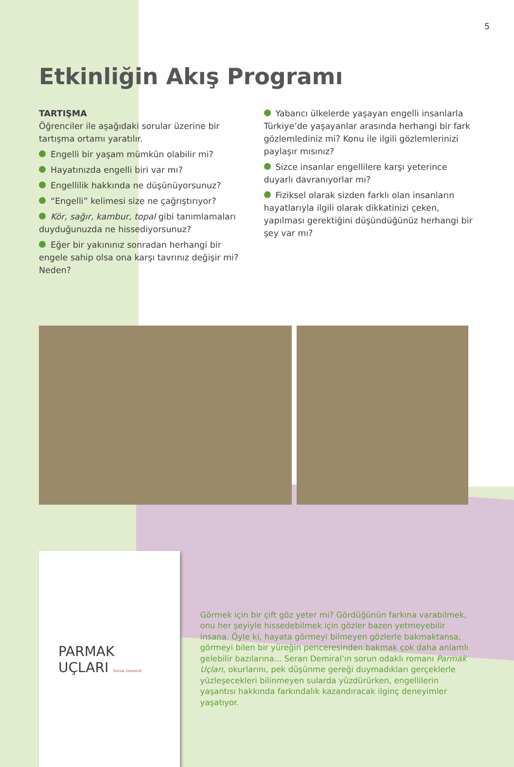5
Etkinliğin Akış Programı
TARTIŞMA
Öğrenciler ile aşağıdaki sorular üzerine bir tartışma ortamı yaratılır.
Engelli bir yaşam mümkün olabilir mi?
Hayatınızda engelli biri var mı?
Engellilik hakkında ne düşünüyorsunuz?
“Engelli” kelimesi size ne çağrıştırıyor?
Kör, sağır, kambur, topal gibi tanımlamaları duyduğunuzda ne hissediyorsunuz?
Eğer bir yakınınız sonradan herhangi bir engele sahip olsa ona karşı tavrınız değişir mi? Neden?
Yabancı ülkelerde yaşayan engelli insanlarla Türkiye’de yaşayanlar arasında herhangi bir fark gözlemlediniz mi? Konu ile ilgili gözlemlerinizi paylaşır mısınız?
Sizce insanlar engellilere karşı yeterince duyarlı davranıyorlar mı?
Fiziksel olarak sizden farklı olan insanların hayatlarıyla ilgili olarak dikkatinizi çeken, yapılması gerektiğini düşündüğünüz herhangi bir şey var mı?
PARMAK
UÇLARI Seran Demiral
Görmek için bir çift göz yeter mi? Gördüğünün farkına varabilmek, onu her şeyiyle hissedebilmek için gözler bazen yetmeyebilir insana. Öyle ki, hayata görmeyi bilmeyen gözlerle bakmaktansa, görmeyi bilen bir yüreğin penceresinden bakmak çok daha anlamlı gelebilir bazılarına... Seran Demiral’ın sorun odaklı romanı Parmak Uçları, okurlarını, pek düşünme gereği duymadıkları gerçeklerle yüzleşecekleri bilinmeyen sularda yüzdürürken, engellilerin yaşantısı hakkında farkındalık kazandıracak ilginç deneyimler yaşatıyor.